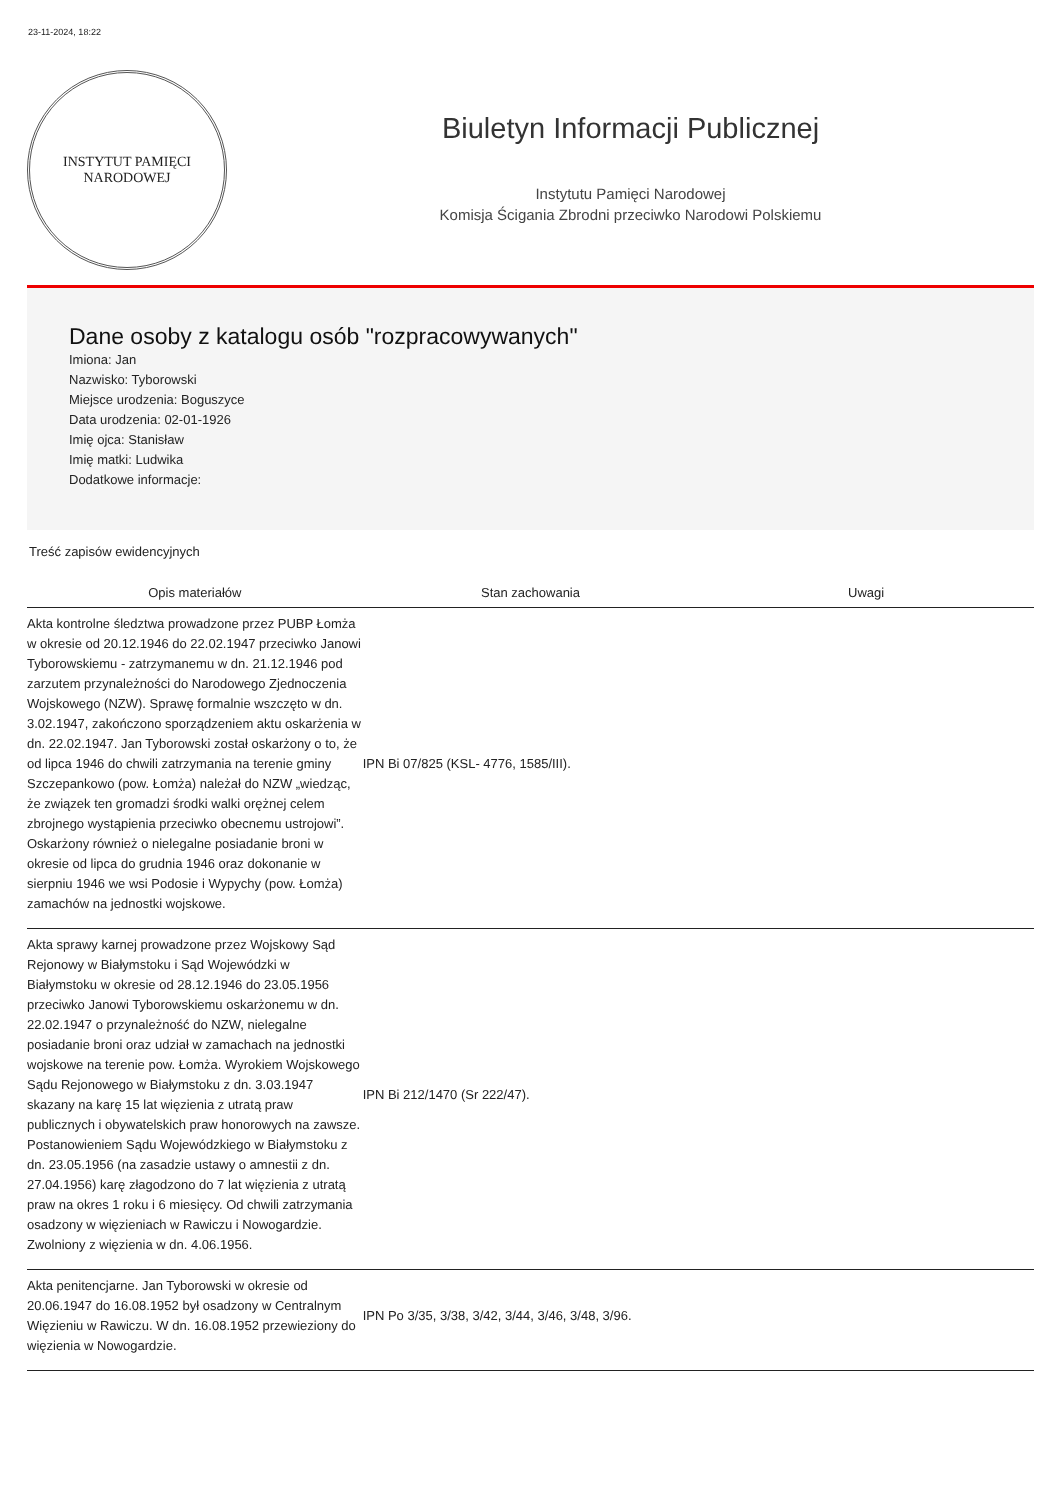23-11-2024, 18:22
INSTYTUT PAMIĘCI
NARODOWEJ
Biuletyn Informacji Publicznej
Instytutu Pamięci Narodowej
Komisja Ścigania Zbrodni przeciwko Narodowi Polskiemu
Dane osoby z katalogu osób "rozpracowywanych"
Imiona: Jan
Nazwisko: Tyborowski
Miejsce urodzenia: Boguszyce
Data urodzenia: 02-01-1926
Imię ojca: Stanisław
Imię matki: Ludwika
Dodatkowe informacje:
Treść zapisów ewidencyjnych
| Opis materiałów | Stan zachowania | Uwagi |
| --- | --- | --- |
| Akta kontrolne śledztwa prowadzone przez PUBP Łomża w okresie od 20.12.1946 do 22.02.1947 przeciwko Janowi Tyborowskiemu - zatrzymanemu w dn. 21.12.1946 pod zarzutem przynależności do Narodowego Zjednoczenia Wojskowego (NZW). Sprawę formalnie wszczęto w dn. 3.02.1947, zakończono sporządzeniem aktu oskarżenia w dn. 22.02.1947. Jan Tyborowski został oskarżony o to, że od lipca 1946 do chwili zatrzymania na terenie gminy Szczepankowo (pow. Łomża) należał do NZW „wiedząc, że związek ten gromadzi środki walki orężnej celem zbrojnego wystąpienia przeciwko obecnemu ustrojowi”. Oskarżony również o nielegalne posiadanie broni w okresie od lipca do grudnia 1946 oraz dokonanie w sierpniu 1946 we wsi Podosie i Wypychy (pow. Łomża) zamachów na jednostki wojskowe. | IPN Bi 07/825 (KSL- 4776, 1585/III). | |
| Akta sprawy karnej prowadzone przez Wojskowy Sąd Rejonowy w Białymstoku i Sąd Wojewódzki w Białymstoku w okresie od 28.12.1946 do 23.05.1956 przeciwko Janowi Tyborowskiemu oskarżonemu w dn. 22.02.1947 o przynależność do NZW, nielegalne posiadanie broni oraz udział w zamachach na jednostki wojskowe na terenie pow. Łomża. Wyrokiem Wojskowego Sądu Rejonowego w Białymstoku z dn. 3.03.1947 skazany na karę 15 lat więzienia z utratą praw publicznych i obywatelskich praw honorowych na zawsze. Postanowieniem Sądu Wojewódzkiego w Białymstoku z dn. 23.05.1956 (na zasadzie ustawy o amnestii z dn. 27.04.1956) karę złagodzono do 7 lat więzienia z utratą praw na okres 1 roku i 6 miesięcy. Od chwili zatrzymania osadzony w więzieniach w Rawiczu i Nowogardzie. Zwolniony z więzienia w dn. 4.06.1956. | IPN Bi 212/1470 (Sr 222/47). | |
| Akta penitencjarne. Jan Tyborowski w okresie od 20.06.1947 do 16.08.1952 był osadzony w Centralnym Więzieniu w Rawiczu. W dn. 16.08.1952 przewieziony do więzienia w Nowogardzie. | IPN Po 3/35, 3/38, 3/42, 3/44, 3/46, 3/48, 3/96. | |